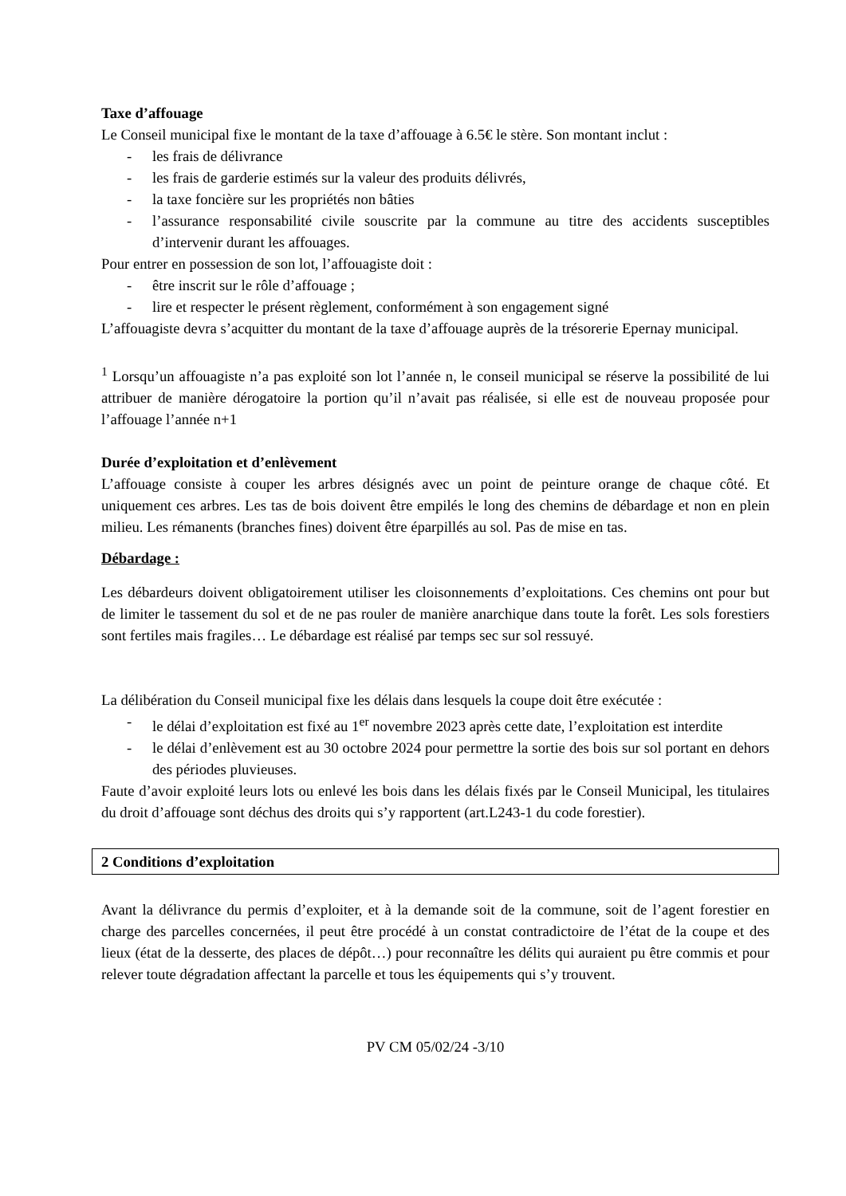Taxe d’affouage
Le Conseil municipal fixe le montant de la taxe d’affouage à 6.5€ le stère. Son montant inclut :
- les frais de délivrance
- les frais de garderie estimés sur la valeur des produits délivrés,
- la taxe foncière sur les propriétés non bâties
- l’assurance responsabilité civile souscrite par la commune au titre des accidents susceptibles d’intervenir durant les affouages.
Pour entrer en possession de son lot, l’affouagiste doit :
- être inscrit sur le rôle d’affouage ;
- lire et respecter le présent règlement, conformément à son engagement signé
L’affouagiste devra s’acquitter du montant de la taxe d’affouage auprès de la trésorerie Epernay municipal.
<sup>1</sup> Lorsqu’un affouagiste n’a pas exploité son lot l’année n, le conseil municipal se réserve la possibilité de lui attribuer de manière dérogatoire la portion qu’il n’avait pas réalisée, si elle est de nouveau proposée pour l’affouage l’année n+1
Durée d’exploitation et d’enlèvement
L’affouage consiste à couper les arbres désignés avec un point de peinture orange de chaque côté. Et uniquement ces arbres. Les tas de bois doivent être empilés le long des chemins de débardage et non en plein milieu. Les rémanents (branches fines) doivent être éparpillés au sol. Pas de mise en tas.
Débardage :
Les débardeurs doivent obligatoirement utiliser les cloisonnements d’exploitations. Ces chemins ont pour but de limiter le tassement du sol et de ne pas rouler de manière anarchique dans toute la forêt. Les sols forestiers sont fertiles mais fragiles… Le débardage est réalisé par temps sec sur sol ressuyé.
La délibération du Conseil municipal fixe les délais dans lesquels la coupe doit être exécutée :
- le délai d’exploitation est fixé au 1<sup>er</sup> novembre 2023 après cette date, l’exploitation est interdite
- le délai d’enlèvement est au 30 octobre 2024 pour permettre la sortie des bois sur sol portant en dehors des périodes pluvieuses.
Faute d’avoir exploité leurs lots ou enlevé les bois dans les délais fixés par le Conseil Municipal, les titulaires du droit d’affouage sont déchus des droits qui s’y rapportent (art.L243-1 du code forestier).
2 Conditions d’exploitation
Avant la délivrance du permis d’exploiter, et à la demande soit de la commune, soit de l’agent forestier en charge des parcelles concernées, il peut être procédé à un constat contradictoire de l’état de la coupe et des lieux (état de la desserte, des places de dépôt…) pour reconnaître les délits qui auraient pu être commis et pour relever toute dégradation affectant la parcelle et tous les équipements qui s’y trouvent.
PV CM 05/02/24 -3/10